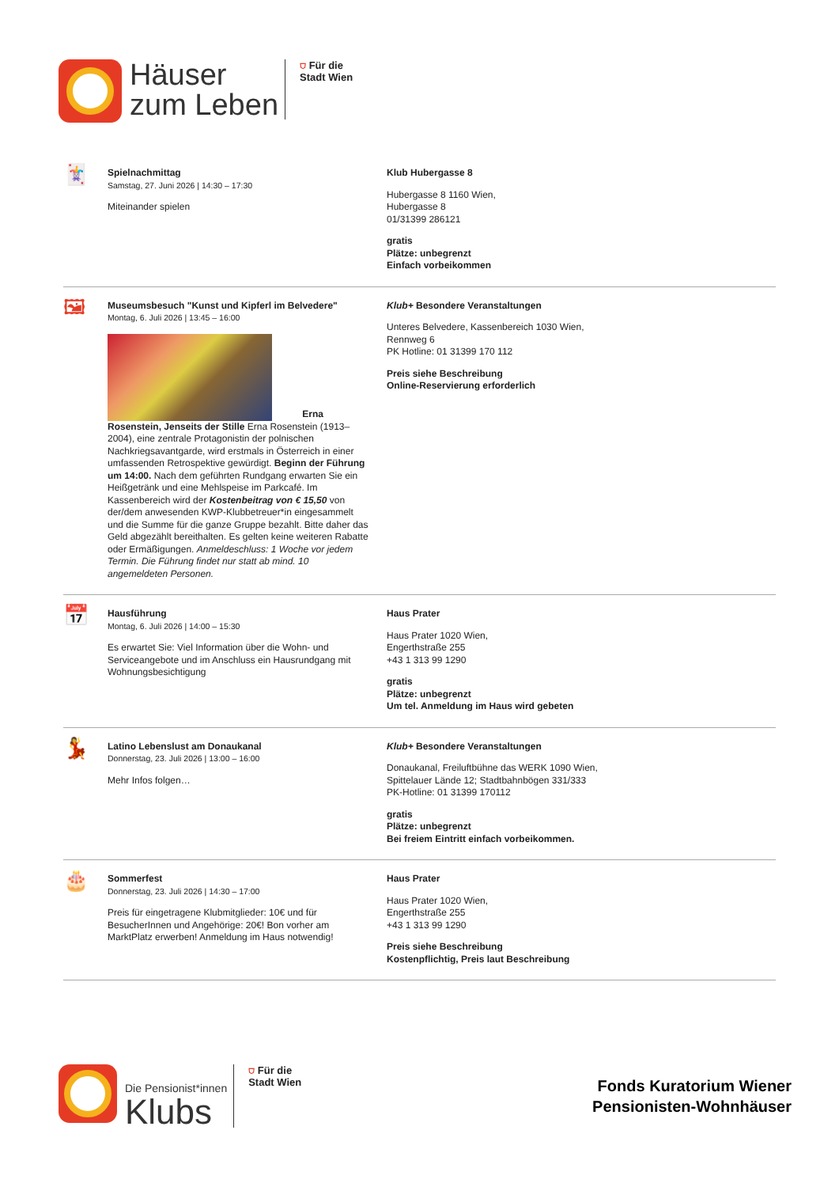Häuser
zum Leben
⛉ Für die
Stadt Wien
🃏
Spielnachmittag
Samstag, 27. Juni 2026 | 14:30 – 17:30
Miteinander spielen
Klub Hubergasse 8
Hubergasse 8 1160 Wien,
Hubergasse 8
01/31399 286121
gratis
Plätze: unbegrenzt
Einfach vorbeikommen
🖼
Museumsbesuch "Kunst und Kipferl im Belvedere"
Montag, 6. Juli 2026 | 13:45 – 16:00
Erna
Rosenstein, Jenseits der Stille Erna Rosenstein (1913–2004), eine zentrale Protagonistin der polnischen Nachkriegsavantgarde, wird erstmals in Österreich in einer umfassenden Retrospektive gewürdigt. Beginn der Führung um 14:00. Nach dem geführten Rundgang erwarten Sie ein Heißgetränk und eine Mehlspeise im Parkcafé. Im Kassenbereich wird der Kostenbeitrag von € 15,50 von der/dem anwesenden KWP-Klubbetreuer*in eingesammelt und die Summe für die ganze Gruppe bezahlt. Bitte daher das Geld abgezählt bereithalten. Es gelten keine weiteren Rabatte oder Ermäßigungen. Anmeldeschluss: 1 Woche vor jedem Termin. Die Führung findet nur statt ab mind. 10 angemeldeten Personen.
Klub+ Besondere Veranstaltungen
Unteres Belvedere, Kassenbereich 1030 Wien,
Rennweg 6
PK Hotline: 01 31399 170 112
Preis siehe Beschreibung
Online-Reservierung erforderlich
📅
Hausführung
Montag, 6. Juli 2026 | 14:00 – 15:30
Es erwartet Sie: Viel Information über die Wohn- und Serviceangebote und im Anschluss ein Hausrundgang mit Wohnungsbesichtigung
Haus Prater
Haus Prater 1020 Wien,
Engerthstraße 255
+43 1 313 99 1290
gratis
Plätze: unbegrenzt
Um tel. Anmeldung im Haus wird gebeten
💃
Latino Lebenslust am Donaukanal
Donnerstag, 23. Juli 2026 | 13:00 – 16:00
Mehr Infos folgen…
Klub+ Besondere Veranstaltungen
Donaukanal, Freiluftbühne das WERK 1090 Wien,
Spittelauer Lände 12; Stadtbahnbögen 331/333
PK-Hotline: 01 31399 170112
gratis
Plätze: unbegrenzt
Bei freiem Eintritt einfach vorbeikommen.
🎂
Sommerfest
Donnerstag, 23. Juli 2026 | 14:30 – 17:00
Preis für eingetragene Klubmitglieder: 10€ und für BesucherInnen und Angehörige: 20€! Bon vorher am MarktPlatz erwerben! Anmeldung im Haus notwendig!
Haus Prater
Haus Prater 1020 Wien,
Engerthstraße 255
+43 1 313 99 1290
Preis siehe Beschreibung
Kostenpflichtig, Preis laut Beschreibung
Die Pensionist*innen
Klubs
⛉ Für die
Stadt Wien
Fonds Kuratorium Wiener
Pensionisten-Wohnhäuser